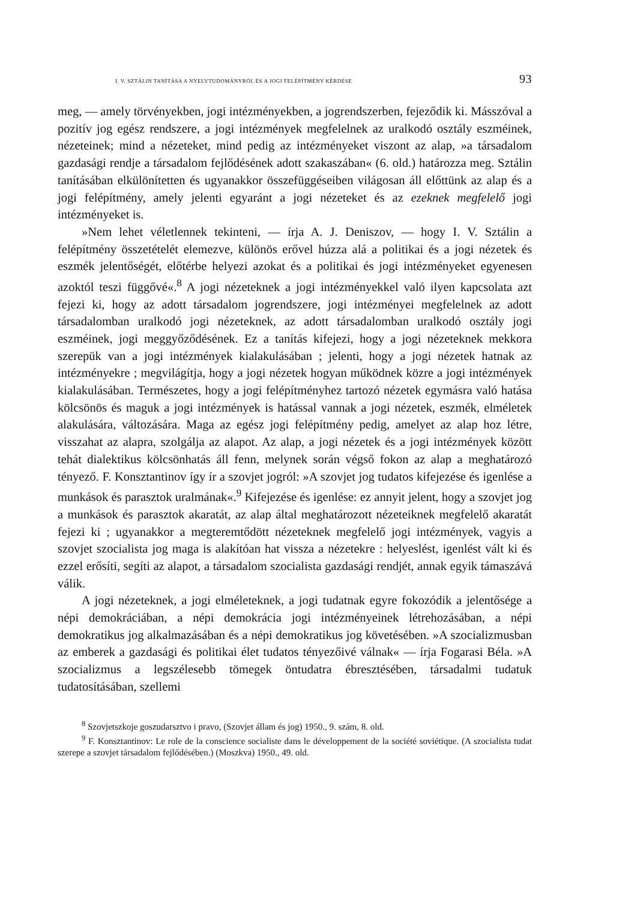I. V. SZTÁLIN TANÍTÁSA A NYELVTUDOMÁNYRÓL ÉS A JOGI FELÉPÍTMÉNY KÉRDÉSE 93
meg, — amely törvényekben, jogi intézményekben, a jogrendszerben, fejeződik ki. Másszóval a pozitív jog egész rendszere, a jogi intézmények megfelelnek az uralkodó osztály eszméinek, nézeteinek; mind a nézeteket, mind pedig az intézményeket viszont az alap, »a társadalom gazdasági rendje a társadalom fejlődésének adott szakaszában« (6. old.) határozza meg. Sztálin tanításában elkülönítetten és ugyanakkor összefüggéseiben világosan áll előttünk az alap és a jogi felépítmény, amely jelenti egyaránt a jogi nézeteket és az ezeknek megfelelő jogi intézményeket is.
»Nem lehet véletlennek tekinteni, — írja A. J. Deniszov, — hogy I. V. Sztálin a felépítmény összetételét elemezve, különös erővel húzza alá a politikai és a jogi nézetek és eszmék jelentőségét, előtérbe helyezi azokat és a politikai és jogi intézményeket egyenesen azoktól teszi függővé«.<sup>8</sup> A jogi nézeteknek a jogi intézményekkel való ilyen kapcsolata azt fejezi ki, hogy az adott társadalom jogrendszere, jogi intézményei megfelelnek az adott társadalomban uralkodó jogi nézeteknek, az adott társadalomban uralkodó osztály jogi eszméinek, jogi meggyőződésének. Ez a tanítás kifejezi, hogy a jogi nézeteknek mekkora szerepük van a jogi intézmények kialakulásában ; jelenti, hogy a jogi nézetek hatnak az intézményekre ; megvilágítja, hogy a jogi nézetek hogyan működnek közre a jogi intézmények kialakulásában. Természetes, hogy a jogi felépítményhez tartozó nézetek egymásra való hatása kölcsönös és maguk a jogi intézmények is hatással vannak a jogi nézetek, eszmék, elméletek alakulására, változására. Maga az egész jogi felépítmény pedig, amelyet az alap hoz létre, visszahat az alapra, szolgálja az alapot. Az alap, a jogi nézetek és a jogi intézmények között tehát dialektikus kölcsönhatás áll fenn, melynek során végső fokon az alap a meghatározó tényező. F. Konsztantinov így ír a szovjet jogról: »A szovjet jog tudatos kifejezése és igenlése a munkások és parasztok uralmának«.<sup>9</sup> Kifejezése és igenlése: ez annyit jelent, hogy a szovjet jog a munkások és parasztok akaratát, az alap által meghatározott nézeteiknek megfelelő akaratát fejezi ki ; ugyanakkor a megteremtődött nézeteknek megfelelő jogi intézmények, vagyis a szovjet szocialista jog maga is alakítóan hat vissza a nézetekre : helyeslést, igenlést vált ki és ezzel erősíti, segíti az alapot, a társadalom szocialista gazdasági rendjét, annak egyik támaszává válik.
A jogi nézeteknek, a jogi elméleteknek, a jogi tudatnak egyre fokozódik a jelentősége a népi demokráciában, a népi demokrácia jogi intézményeinek létrehozásában, a népi demokratikus jog alkalmazásában és a népi demokratikus jog követésében. »A szocializmusban az emberek a gazdasági és politikai élet tudatos tényezőivé válnak« — írja Fogarasi Béla. »A szocializmus a legszélesebb tömegek öntudatra ébresztésében, társadalmi tudatuk tudatosításában, szellemi
<sup>8</sup> Szovjetszkoje goszudarsztvo i pravo, (Szovjet állam és jog) 1950., 9. szám, 8. old.
<sup>9</sup> F. Konsztantinov: Le role de la conscience socialiste dans le développement de la société soviétique. (A szocialista tudat szerepe a szovjet társadalom fejlődésében.) (Moszkva) 1950., 49. old.